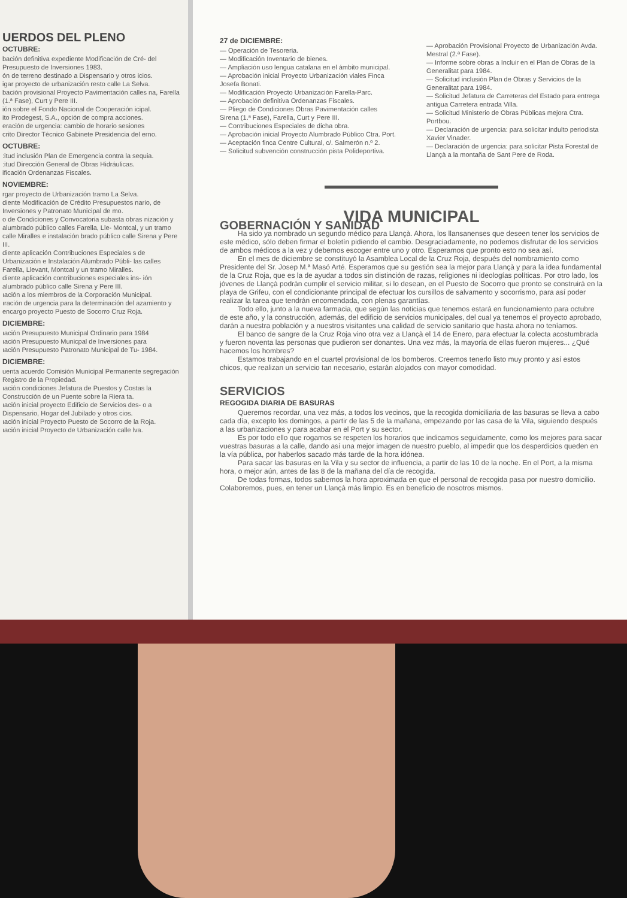UERDOS DEL PLENO
OCTUBRE:
bación definitiva expediente Modificación de Cré- del Presupuesto de Inversiones 1983.
ón de terreno destinado a Dispensario y otros icios.
igar proyecto de urbanización resto calle La Selva.
bación provisional Proyecto Pavimentación calles na, Farella (1.ª Fase), Curt y Pere III.
ión sobre el Fondo Nacional de Cooperación icipal.
ito Prodegest, S.A., opción de compra acciones.
eración de urgencia: cambio de horario sesiones
crito Director Técnico Gabinete Presidencia del erno.
OCTUBRE:
:itud inclusión Plan de Emergencia contra la sequia.
:itud Dirección General de Obras Hidráulicas.
ificación Ordenanzas Fiscales.
NOVIEMBRE:
rgar proyecto de Urbanización tramo La Selva.
diente Modificación de Crédito Presupuestos nario, de Inversiones y Patronato Municipal de mo.
o de Condiciones y Convocatoria subasta obras nización y alumbrado público calles Farella, Lle- Montcal, y un tramo calle Miralles e instalación brado público calle Sirena y Pere III.
diente aplicación Contribuciones Especiales s de Urbanización e Instalación Alumbrado Públi- las calles Farella, Llevant, Montcal y un tramo Miralles.
diente aplicación contribuciones especiales ins- ión alumbrado público calle Sirena y Pere III.
ıación a los miembros de la Corporación Municipal.
ıración de urgencia para la determinación del azamiento y encargo proyecto Puesto de Socorro Cruz Roja.
DICIEMBRE:
ıación Presupuesto Municipal Ordinario para 1984
ıación Presupuesto Municpal de Inversiones para
ıación Presupuesto Patronato Municipal de Tu- 1984.
DICIEMBRE:
uenta acuerdo Comisión Municipal Permanente segregación Registro de la Propiedad.
ıación condiciones Jefatura de Puestos y Costas la Construcción de un Puente sobre la Riera ta.
ıación inicial proyecto Edificio de Servicios des- o a Dispensario, Hogar del Jubilado y otros cios.
ıación inicial Proyecto Puesto de Socorro de la Roja.
ıación inicial Proyecto de Urbanización calle lva.
27 de DICIEMBRE:
— Operación de Tesoreria.
— Modificación Inventario de bienes.
— Ampliación uso lengua catalana en el ámbito municipal.
— Aprobación inicial Proyecto Urbanización viales Finca Josefa Bonati.
— Modificación Proyecto Urbanización Farella-Parc.
— Aprobación definitiva Ordenanzas Fiscales.
— Pliego de Condiciones Obras Pavimentación calles Sirena (1.ª Fase), Farella, Curt y Pere III.
— Contribuciones Especiales de dicha obra.
— Aprobación inicial Proyecto Alumbrado Público Ctra. Port.
— Aceptación finca Centre Cultural, c/. Salmerón n.º 2.
— Solicitud subvención construcción pista Polideportiva.
— Aprobación Provisional Proyecto de Urbanización Avda. Mestral (2.ª Fase).
— Informe sobre obras a Incluir en el Plan de Obras de la Generalitat para 1984.
— Solicitud inclusión Plan de Obras y Servicios de la Generalitat para 1984.
— Solicitud Jefatura de Carreteras del Estado para entrega antigua Carretera entrada Villa.
— Solicitud Ministerio de Obras Públicas mejora Ctra. Portbou.
— Declaración de urgencia: para solicitar indulto periodista Xavier Vinader.
— Declaración de urgencia: para solicitar Pista Forestal de Llançà a la montaña de Sant Pere de Roda.
VIDA MUNICIPAL
GOBERNACIÓN Y SANIDAD
Ha sido ya nombrado un segundo médico para Llançà. Ahora, los llansanenses que deseen tener los servicios de este médico, sólo deben firmar el boletín pidiendo el cambio. Desgraciadamente, no podemos disfrutar de los servicios de ambos médicos a la vez y debemos escoger entre uno y otro. Esperamos que pronto esto no sea así.
En el mes de diciembre se constituyó la Asamblea Local de la Cruz Roja, después del nombramiento como Presidente del Sr. Josep M.ª Masó Arté. Esperamos que su gestión sea la mejor para Llançà y para la idea fundamental de la Cruz Roja, que es la de ayudar a todos sin distinción de razas, religiones ni ideologías políticas. Por otro lado, los jóvenes de Llançà podrán cumplir el servicio militar, si lo desean, en el Puesto de Socorro que pronto se construirá en la playa de Grifeu, con el condicionante principal de efectuar los cursillos de salvamento y socorrismo, para así poder realizar la tarea que tendrán encomendada, con plenas garantías.
Todo ello, junto a la nueva farmacia, que según las noticias que tenemos estará en funcionamiento para octubre de este año, y la construcción, además, del edificio de servicios municipales, del cual ya tenemos el proyecto aprobado, darán a nuestra población y a nuestros visitantes una calidad de servicio sanitario que hasta ahora no teníamos.
El banco de sangre de la Cruz Roja vino otra vez a Llançà el 14 de Enero, para efectuar la colecta acostumbrada y fueron noventa las personas que pudieron ser donantes. Una vez más, la mayoría de ellas fueron mujeres... ¿Qué hacemos los hombres?
Estamos trabajando en el cuartel provisional de los bomberos. Creemos tenerlo listo muy pronto y así estos chicos, que realizan un servicio tan necesario, estarán alojados con mayor comodidad.
SERVICIOS
REGOGIDA DIARIA DE BASURAS
Queremos recordar, una vez más, a todos los vecinos, que la recogida domiciliaria de las basuras se lleva a cabo cada día, excepto los domingos, a partir de las 5 de la mañana, empezando por las casa de la Vila, siguiendo después a las urbanizaciones y para acabar en el Port y su sector.
Es por todo ello que rogamos se respeten los horarios que indicamos seguidamente, como los mejores para sacar vuestras basuras a la calle, dando así una mejor imagen de nuestro pueblo, al impedir que los desperdicios queden en la vía pública, por haberlos sacado más tarde de la hora idónea.
Para sacar las basuras en la Vila y su sector de influencia, a partir de las 10 de la noche. En el Port, a la misma hora, o mejor aún, antes de las 8 de la mañana del día de recogida.
De todas formas, todos sabemos la hora aproximada en que el personal de recogida pasa por nuestro domicilio. Colaboremos, pues, en tener un Llançà más limpio. Es en beneficio de nosotros mismos.